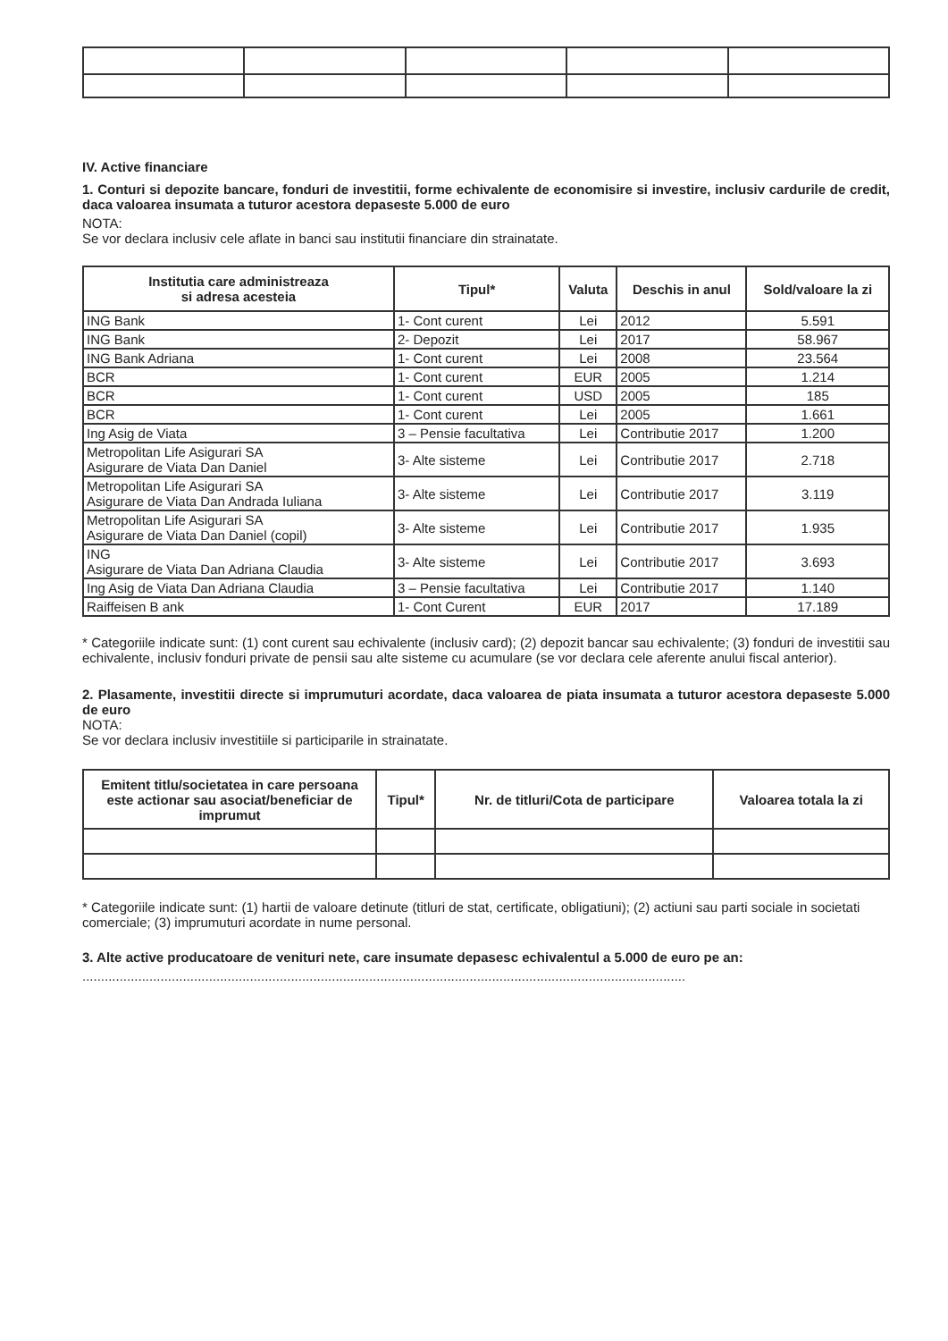IV. Active financiare
1. Conturi si depozite bancare, fonduri de investitii, forme echivalente de economisire si investire, inclusiv cardurile de credit, daca valoarea insumata a tuturor acestora depaseste 5.000 de euro
NOTA:
Se vor declara inclusiv cele aflate in banci sau institutii financiare din strainatate.
| Institutia care administreaza si adresa acesteia | Tipul* | Valuta | Deschis in anul | Sold/valoare la zi |
| --- | --- | --- | --- | --- |
| ING Bank | 1- Cont curent | Lei | 2012 | 5.591 |
| ING Bank | 2- Depozit | Lei | 2017 | 58.967 |
| ING Bank Adriana | 1- Cont curent | Lei | 2008 | 23.564 |
| BCR | 1- Cont curent | EUR | 2005 | 1.214 |
| BCR | 1- Cont curent | USD | 2005 | 185 |
| BCR | 1- Cont curent | Lei | 2005 | 1.661 |
| Ing Asig de Viata | 3 – Pensie facultativa | Lei | Contributie 2017 | 1.200 |
| Metropolitan Life Asigurari SA Asigurare de Viata Dan Daniel | 3- Alte sisteme | Lei | Contributie 2017 | 2.718 |
| Metropolitan Life Asigurari SA Asigurare de Viata Dan Andrada Iuliana | 3- Alte sisteme | Lei | Contributie 2017 | 3.119 |
| Metropolitan Life Asigurari SA Asigurare de Viata Dan Daniel (copil) | 3- Alte sisteme | Lei | Contributie 2017 | 1.935 |
| ING Asigurare de Viata Dan Adriana Claudia | 3- Alte sisteme | Lei | Contributie 2017 | 3.693 |
| Ing Asig de Viata Dan Adriana Claudia | 3 – Pensie facultativa | Lei | Contributie 2017 | 1.140 |
| Raiffeisen B ank | 1- Cont Curent | EUR | 2017 | 17.189 |
* Categoriile indicate sunt: (1) cont curent sau echivalente (inclusiv card); (2) depozit bancar sau echivalente; (3) fonduri de investitii sau echivalente, inclusiv fonduri private de pensii sau alte sisteme cu acumulare (se vor declara cele aferente anului fiscal anterior).
2. Plasamente, investitii directe si imprumuturi acordate, daca valoarea de piata insumata a tuturor acestora depaseste 5.000 de euro
NOTA:
Se vor declara inclusiv investitiile si participarile in strainatate.
| Emitent titlu/societatea in care persoana este actionar sau asociat/beneficiar de imprumut | Tipul* | Nr. de titluri/Cota de participare | Valoarea totala la zi |
| --- | --- | --- | --- |
* Categoriile indicate sunt: (1) hartii de valoare detinute (titluri de stat, certificate, obligatiuni); (2) actiuni sau parti sociale in societati comerciale; (3) imprumuturi acordate in nume personal.
3. Alte active producatoare de venituri nete, care insumate depasesc echivalentul a 5.000 de euro pe an:
..................................................................................................................................................................